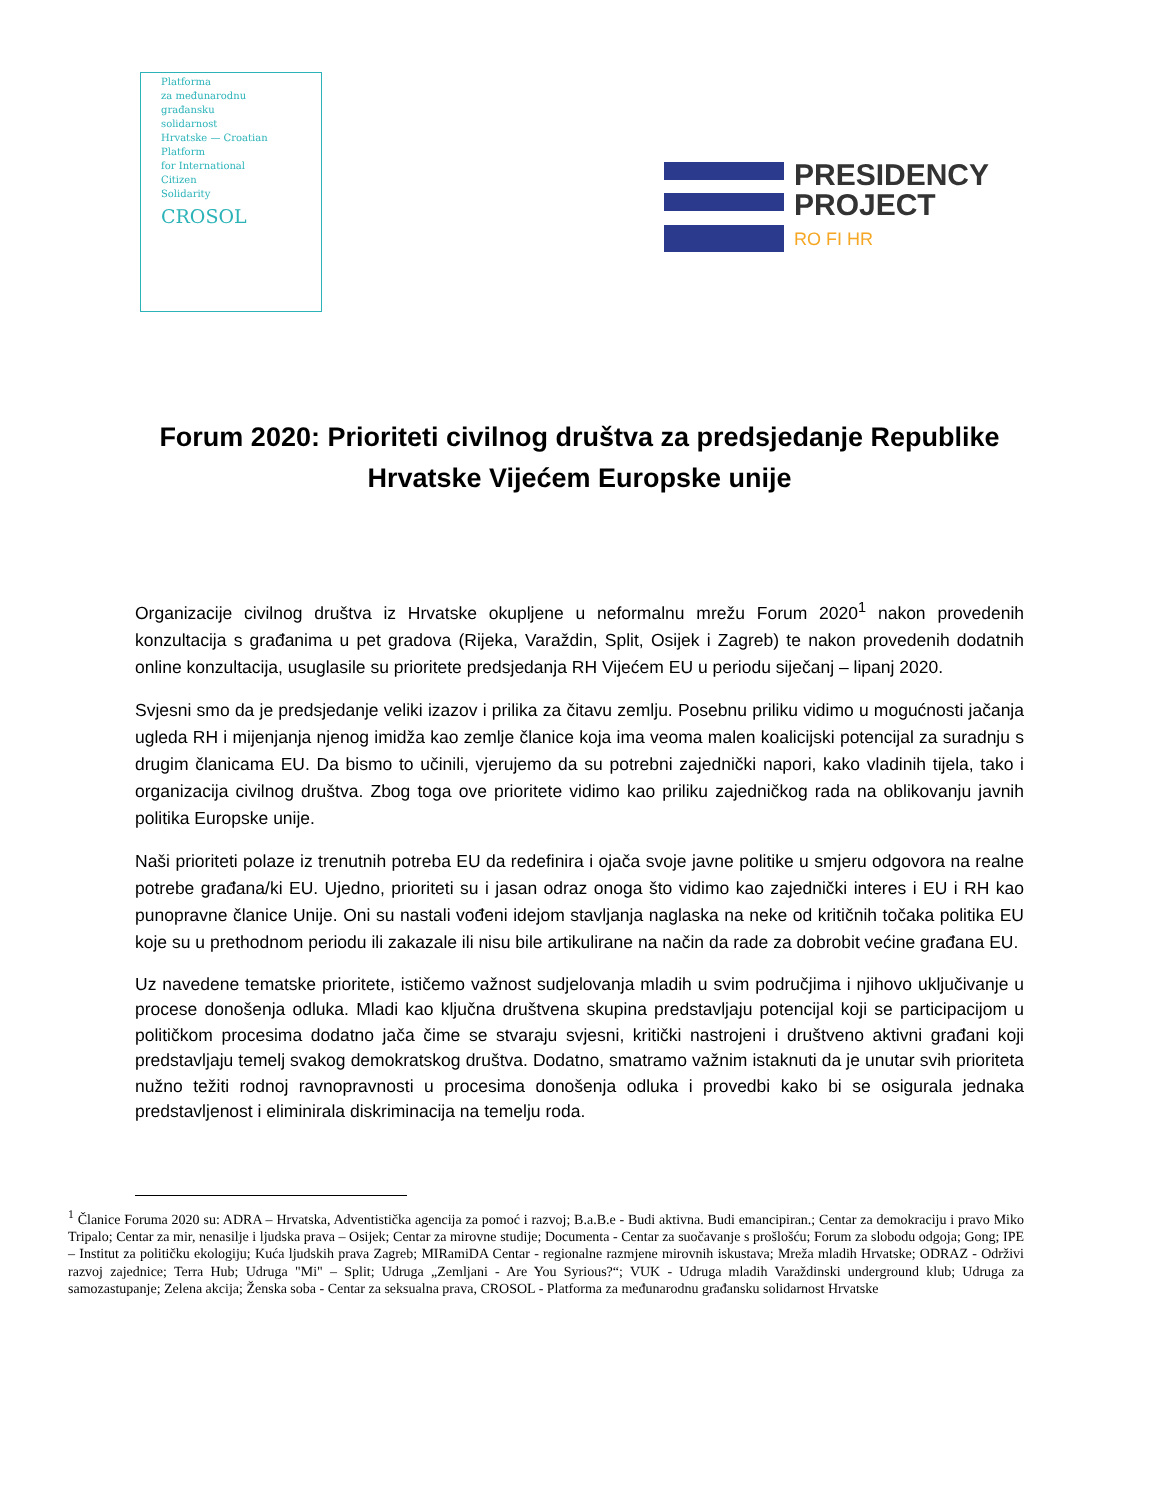Platforma
za međunarodnu
građansku
solidarnost
Hrvatske — Croatian
Platform
for International
Citizen
Solidarity
CROSOL
PRESIDENCY
PROJECT
RO FI HR
Forum 2020: Prioriteti civilnog društva za predsjedanje Republike Hrvatske Vijećem Europske unije
Organizacije civilnog društva iz Hrvatske okupljene u neformalnu mrežu Forum 2020<sup>1</sup> nakon provedenih konzultacija s građanima u pet gradova (Rijeka, Varaždin, Split, Osijek i Zagreb) te nakon provedenih dodatnih online konzultacija, usuglasile su prioritete predsjedanja RH Vijećem EU u periodu siječanj – lipanj 2020.
Svjesni smo da je predsjedanje veliki izazov i prilika za čitavu zemlju. Posebnu priliku vidimo u mogućnosti jačanja ugleda RH i mijenjanja njenog imidža kao zemlje članice koja ima veoma malen koalicijski potencijal za suradnju s drugim članicama EU. Da bismo to učinili, vjerujemo da su potrebni zajednički napori, kako vladinih tijela, tako i organizacija civilnog društva. Zbog toga ove prioritete vidimo kao priliku zajedničkog rada na oblikovanju javnih politika Europske unije.
Naši prioriteti polaze iz trenutnih potreba EU da redefinira i ojača svoje javne politike u smjeru odgovora na realne potrebe građana/ki EU. Ujedno, prioriteti su i jasan odraz onoga što vidimo kao zajednički interes i EU i RH kao punopravne članice Unije. Oni su nastali vođeni idejom stavljanja naglaska na neke od kritičnih točaka politika EU koje su u prethodnom periodu ili zakazale ili nisu bile artikulirane na način da rade za dobrobit većine građana EU.
Uz navedene tematske prioritete, ističemo važnost sudjelovanja mladih u svim područjima i njihovo uključivanje u procese donošenja odluka. Mladi kao ključna društvena skupina predstavljaju potencijal koji se participacijom u političkom procesima dodatno jača čime se stvaraju svjesni, kritički nastrojeni i društveno aktivni građani koji predstavljaju temelj svakog demokratskog društva. Dodatno, smatramo važnim istaknuti da je unutar svih prioriteta nužno težiti rodnoj ravnopravnosti u procesima donošenja odluka i provedbi kako bi se osigurala jednaka predstavljenost i eliminirala diskriminacija na temelju roda.
<sup>1</sup> Članice Foruma 2020 su: ADRA – Hrvatska, Adventistička agencija za pomoć i razvoj; B.a.B.e - Budi aktivna. Budi emancipiran.; Centar za demokraciju i pravo Miko Tripalo; Centar za mir, nenasilje i ljudska prava – Osijek; Centar za mirovne studije; Documenta - Centar za suočavanje s prošlošću; Forum za slobodu odgoja; Gong; IPE – Institut za političku ekologiju; Kuća ljudskih prava Zagreb; MIRamiDA Centar - regionalne razmjene mirovnih iskustava; Mreža mladih Hrvatske; ODRAZ - Održivi razvoj zajednice; Terra Hub; Udruga "Mi" – Split; Udruga „Zemljani - Are You Syrious?“; VUK - Udruga mladih Varaždinski underground klub; Udruga za samozastupanje; Zelena akcija; Ženska soba - Centar za seksualna prava, CROSOL - Platforma za međunarodnu građansku solidarnost Hrvatske